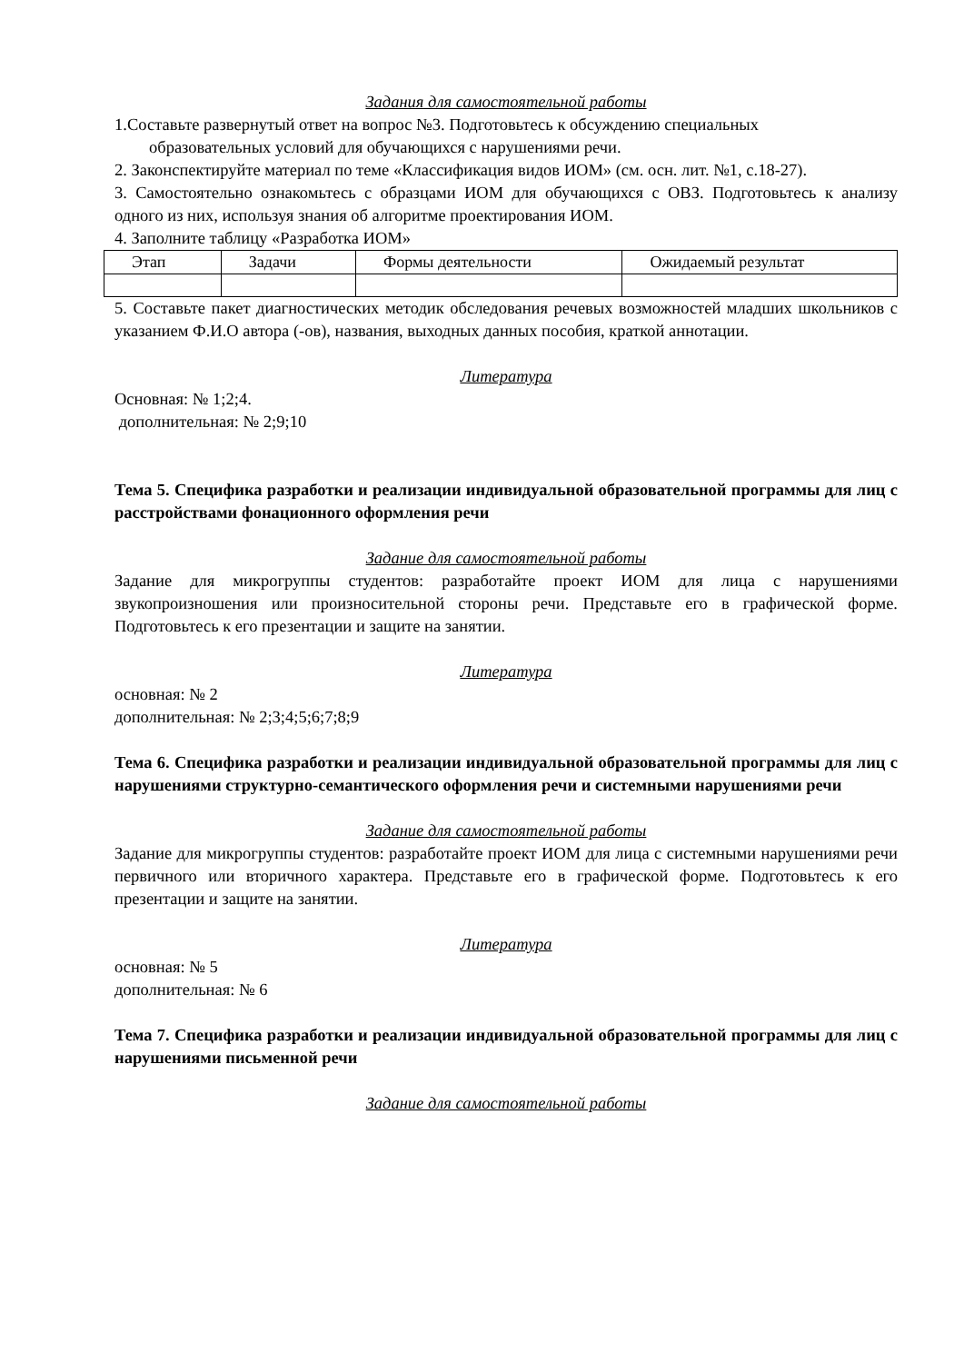Задания для самостоятельной работы
1.Составьте развернутый ответ на вопрос №3. Подготовьтесь к обсуждению специальных
образовательных условий для обучающихся с нарушениями речи.
2. Законспектируйте материал по теме «Классификация видов ИОМ» (см. осн. лит. №1, с.18-27).
3. Самостоятельно ознакомьтесь с образцами ИОМ для обучающихся с ОВЗ. Подготовьтесь к анализу одного из них, используя знания об алгоритме проектирования ИОМ.
4. Заполните таблицу «Разработка ИОМ»
| Этап | Задачи | Формы деятельности | Ожидаемый результат |
5. Составьте пакет диагностических методик обследования речевых возможностей младших школьников с указанием Ф.И.О автора (-ов), названия, выходных данных пособия, краткой аннотации.
Литература
Основная: № 1;2;4.
дополнительная: № 2;9;10
Тема 5. Специфика разработки и реализации индивидуальной образовательной программы для лиц с расстройствами фонационного оформления речи
Задание для самостоятельной работы
Задание для микрогруппы студентов: разработайте проект ИОМ для лица с нарушениями звукопроизношения или произносительной стороны речи. Представьте его в графической форме. Подготовьтесь к его презентации и защите на занятии.
Литература
основная: № 2
дополнительная: № 2;3;4;5;6;7;8;9
Тема 6. Специфика разработки и реализации индивидуальной образовательной программы для лиц с нарушениями структурно-семантического оформления речи и системными нарушениями речи
Задание для самостоятельной работы
Задание для микрогруппы студентов: разработайте проект ИОМ для лица с системными нарушениями речи первичного или вторичного характера. Представьте его в графической форме. Подготовьтесь к его презентации и защите на занятии.
Литература
основная: № 5
дополнительная: № 6
Тема 7. Специфика разработки и реализации индивидуальной образовательной программы для лиц с нарушениями письменной речи
Задание для самостоятельной работы